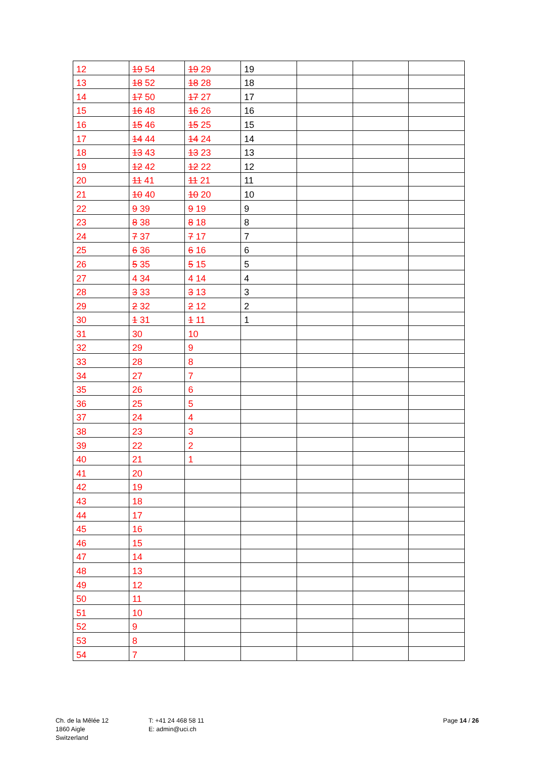| 12 | 19 54 | 19 29 | 19 | | | |
| 13 | 18 52 | 18 28 | 18 | | | |
| 14 | 17 50 | 17 27 | 17 | | | |
| 15 | 16 48 | 16 26 | 16 | | | |
| 16 | 15 46 | 15 25 | 15 | | | |
| 17 | 14 44 | 14 24 | 14 | | | |
| 18 | 13 43 | 13 23 | 13 | | | |
| 19 | 12 42 | 12 22 | 12 | | | |
| 20 | 11 41 | 11 21 | 11 | | | |
| 21 | 10 40 | 10 20 | 10 | | | |
| 22 | 9 39 | 9 19 | 9 | | | |
| 23 | 8 38 | 8 18 | 8 | | | |
| 24 | 7 37 | 7 17 | 7 | | | |
| 25 | 6 36 | 6 16 | 6 | | | |
| 26 | 5 35 | 5 15 | 5 | | | |
| 27 | 4 34 | 4 14 | 4 | | | |
| 28 | 3 33 | 3 13 | 3 | | | |
| 29 | 2 32 | 2 12 | 2 | | | |
| 30 | 1 31 | 1 11 | 1 | | | |
| 31 | 30 | 10 | | | | |
| 32 | 29 | 9 | | | | |
| 33 | 28 | 8 | | | | |
| 34 | 27 | 7 | | | | |
| 35 | 26 | 6 | | | | |
| 36 | 25 | 5 | | | | |
| 37 | 24 | 4 | | | | |
| 38 | 23 | 3 | | | | |
| 39 | 22 | 2 | | | | |
| 40 | 21 | 1 | | | | |
| 41 | 20 | | | | | |
| 42 | 19 | | | | | |
| 43 | 18 | | | | | |
| 44 | 17 | | | | | |
| 45 | 16 | | | | | |
| 46 | 15 | | | | | |
| 47 | 14 | | | | | |
| 48 | 13 | | | | | |
| 49 | 12 | | | | | |
| 50 | 11 | | | | | |
| 51 | 10 | | | | | |
| 52 | 9 | | | | | |
| 53 | 8 | | | | | |
| 54 | 7 | | | | | |
Ch. de la Mêlée 12
1860 Aigle
Switzerland
T: +41 24 468 58 11
E: admin@uci.ch
Page 14 / 26